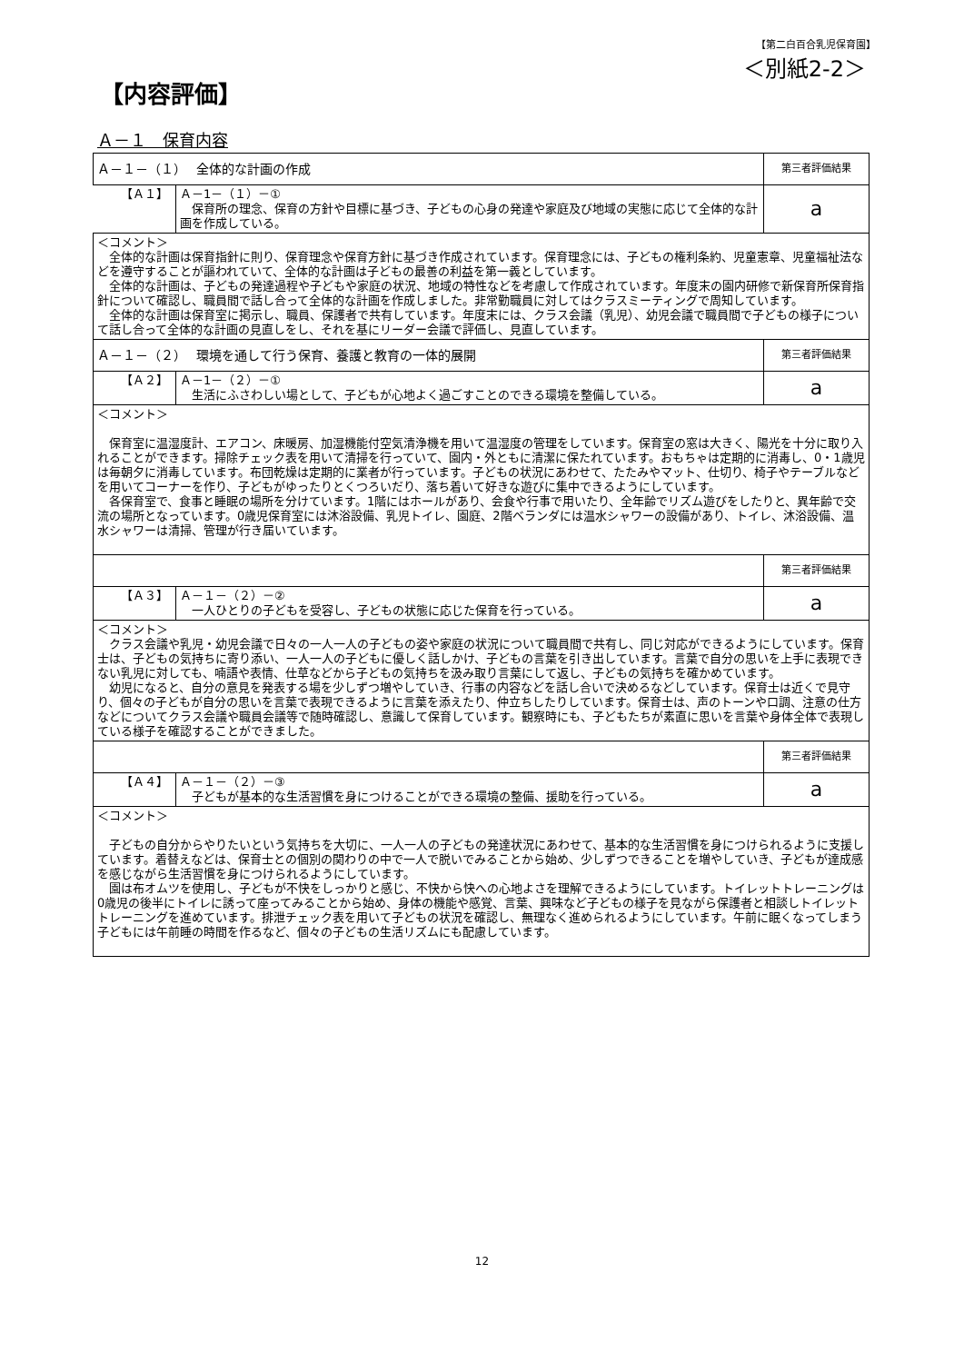【第二白百合乳児保育園】
＜別紙2-2＞
【内容評価】
Ａ－１　保育内容
| Ａ－１－（１） 全体的な計画の作成 | | 第三者評価結果 |
| 【Ａ１】 | Ａ－1－（１）－① 保育所の理念、保育の方針や目標に基づき、子どもの心身の発達や家庭及び地域の実態に応じて全体的な計画を作成している。 | a |
| ＜コメント＞ 全体的な計画は保育指針に則り、保育理念や保育方針に基づき作成されています。保育理念には、子どもの権利条約、児童憲章、児童福祉法などを遵守することが謳われていて、全体的な計画は子どもの最善の利益を第一義としています。 全体的な計画は、子どもの発達過程や子どもや家庭の状況、地域の特性などを考慮して作成されています。年度末の園内研修で新保育所保育指針について確認し、職員間で話し合って全体的な計画を作成しました。非常勤職員に対してはクラスミーティングで周知しています。 全体的な計画は保育室に掲示し、職員、保護者で共有しています。年度末には、クラス会議（乳児）、幼児会議で職員間で子どもの様子について話し合って全体的な計画の見直しをし、それを基にリーダー会議で評価し、見直しています。 | | |
| Ａ－１－（２） 環境を通して行う保育、養護と教育の一体的展開 | | 第三者評価結果 |
| 【Ａ２】 | Ａ－1－（２）－① 生活にふさわしい場として、子どもが心地よく過ごすことのできる環境を整備している。 | a |
| ＜コメント＞ 保育室に温湿度計、エアコン、床暖房、加湿機能付空気清浄機を用いて温湿度の管理をしています。保育室の窓は大きく、陽光を十分に取り入れることができます。掃除チェック表を用いて清掃を行っていて、園内・外ともに清潔に保たれています。おもちゃは定期的に消毒し、0・1歳児は毎朝夕に消毒しています。布団乾燥は定期的に業者が行っています。子どもの状況にあわせて、たたみやマット、仕切り、椅子やテーブルなどを用いてコーナーを作り、子どもがゆったりとくつろいだり、落ち着いて好きな遊びに集中できるようにしています。 各保育室で、食事と睡眠の場所を分けています。1階にはホールがあり、会食や行事で用いたり、全年齢でリズム遊びをしたりと、異年齢で交流の場所となっています。0歳児保育室には沐浴設備、乳児トイレ、園庭、2階ベランダには温水シャワーの設備があり、トイレ、沐浴設備、温水シャワーは清掃、管理が行き届いています。 | | |
| | | 第三者評価結果 |
| 【Ａ３】 | Ａ－１－（２）－② 一人ひとりの子どもを受容し、子どもの状態に応じた保育を行っている。 | a |
| ＜コメント＞ クラス会議や乳児・幼児会議で日々の一人一人の子どもの姿や家庭の状況について職員間で共有し、同じ対応ができるようにしています。保育士は、子どもの気持ちに寄り添い、一人一人の子どもに優しく話しかけ、子どもの言葉を引き出しています。言葉で自分の思いを上手に表現できない乳児に対しても、喃語や表情、仕草などから子どもの気持ちを汲み取り言葉にして返し、子どもの気持ちを確かめています。 幼児になると、自分の意見を発表する場を少しずつ増やしていき、行事の内容などを話し合いで決めるなどしています。保育士は近くで見守り、個々の子どもが自分の思いを言葉で表現できるように言葉を添えたり、仲立ちしたりしています。保育士は、声のトーンや口調、注意の仕方などについてクラス会議や職員会議等で随時確認し、意識して保育しています。観察時にも、子どもたちが素直に思いを言葉や身体全体で表現している様子を確認することができました。 | | |
| | | 第三者評価結果 |
| 【Ａ４】 | Ａ－１－（２）－③ 子どもが基本的な生活習慣を身につけることができる環境の整備、援助を行っている。 | a |
| ＜コメント＞ 子どもの自分からやりたいという気持ちを大切に、一人一人の子どもの発達状況にあわせて、基本的な生活習慣を身につけられるように支援しています。着替えなどは、保育士との個別の関わりの中で一人で脱いでみることから始め、少しずつできることを増やしていき、子どもが達成感を感じながら生活習慣を身につけられるようにしています。 園は布オムツを使用し、子どもが不快をしっかりと感じ、不快から快への心地よさを理解できるようにしています。トイレットトレーニングは0歳児の後半にトイレに誘って座ってみることから始め、身体の機能や感覚、言葉、興味など子どもの様子を見ながら保護者と相談しトイレットトレーニングを進めています。排泄チェック表を用いて子どもの状況を確認し、無理なく進められるようにしています。午前に眠くなってしまう子どもには午前睡の時間を作るなど、個々の子どもの生活リズムにも配慮しています。 | | |
12